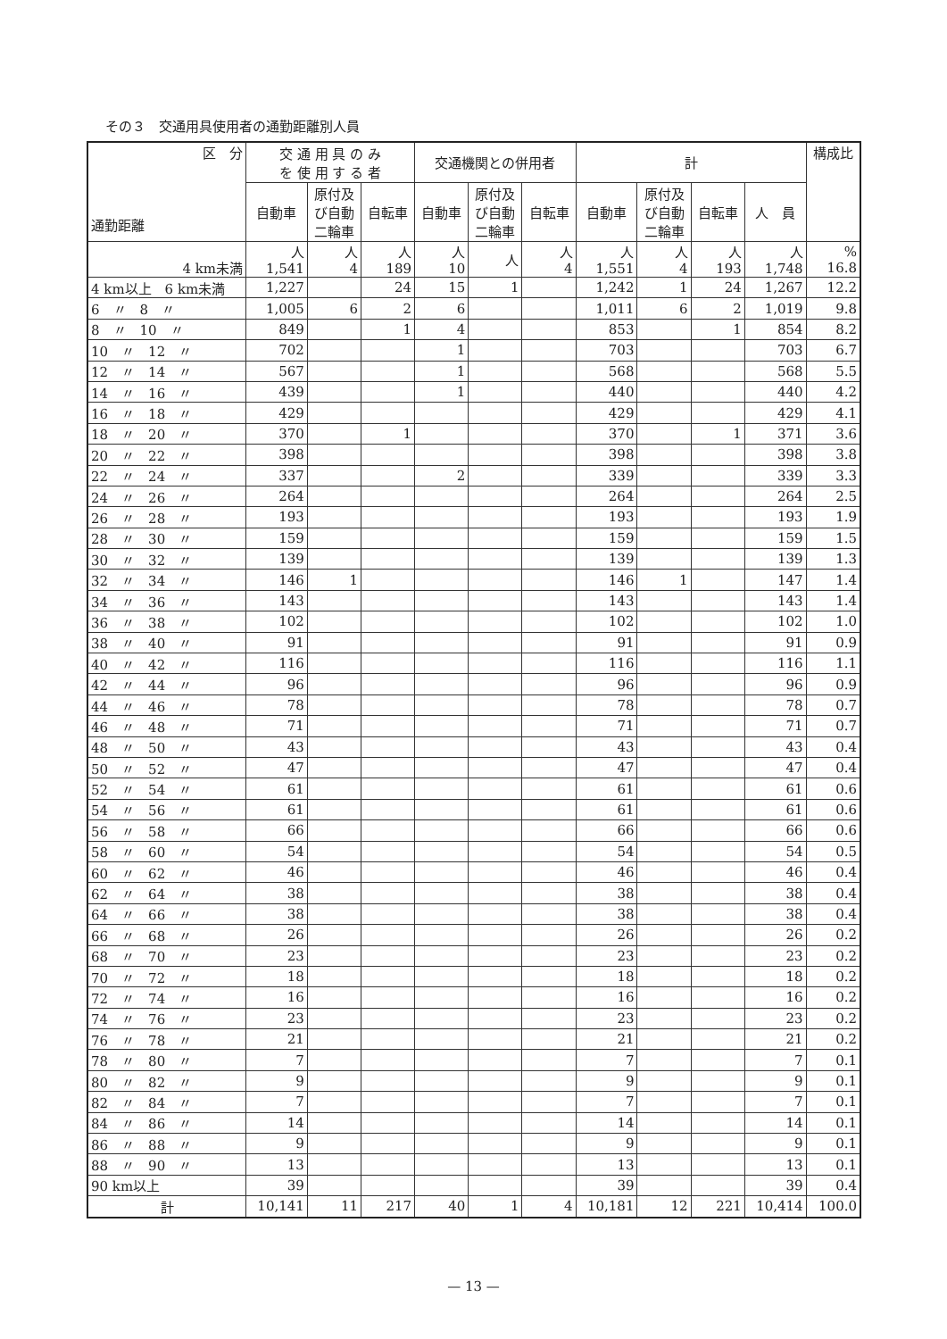その３　交通用具使用者の通勤距離別人員
| 区 分 通勤距離 | 交 通 用 具 の み を 使 用 す る 者 | | | 交通機関との併用者 | | | 計 | | | | 構成比 |
| --- | --- | --- | --- | --- | --- | --- | --- | --- | --- | --- | --- |
| | 自動車 | 原付及 び自動 二輪車 | 自転車 | 自動車 | 原付及 び自動 二輪車 | 自転車 | 自動車 | 原付及 び自動 二輪車 | 自転車 | 人 員 | |
| 4 km未満 | 人 1,541 | 人 4 | 人 189 | 人 10 | 人 | 人 4 | 人 1,551 | 人 4 | 人 193 | 人 1,748 | % 16.8 |
| 4 km以上 6 km未満 | 1,227 | | 24 | 15 | 1 | | 1,242 | 1 | 24 | 1,267 | 12.2 |
| 6 〃 8 〃 | 1,005 | 6 | 2 | 6 | | | 1,011 | 6 | 2 | 1,019 | 9.8 |
| 8 〃 10 〃 | 849 | | 1 | 4 | | | 853 | | 1 | 854 | 8.2 |
| 10 〃 12 〃 | 702 | | | 1 | | | 703 | | | 703 | 6.7 |
| 12 〃 14 〃 | 567 | | | 1 | | | 568 | | | 568 | 5.5 |
| 14 〃 16 〃 | 439 | | | 1 | | | 440 | | | 440 | 4.2 |
| 16 〃 18 〃 | 429 | | | | | | 429 | | | 429 | 4.1 |
| 18 〃 20 〃 | 370 | | 1 | | | | 370 | | 1 | 371 | 3.6 |
| 20 〃 22 〃 | 398 | | | | | | 398 | | | 398 | 3.8 |
| 22 〃 24 〃 | 337 | | | 2 | | | 339 | | | 339 | 3.3 |
| 24 〃 26 〃 | 264 | | | | | | 264 | | | 264 | 2.5 |
| 26 〃 28 〃 | 193 | | | | | | 193 | | | 193 | 1.9 |
| 28 〃 30 〃 | 159 | | | | | | 159 | | | 159 | 1.5 |
| 30 〃 32 〃 | 139 | | | | | | 139 | | | 139 | 1.3 |
| 32 〃 34 〃 | 146 | 1 | | | | | 146 | 1 | | 147 | 1.4 |
| 34 〃 36 〃 | 143 | | | | | | 143 | | | 143 | 1.4 |
| 36 〃 38 〃 | 102 | | | | | | 102 | | | 102 | 1.0 |
| 38 〃 40 〃 | 91 | | | | | | 91 | | | 91 | 0.9 |
| 40 〃 42 〃 | 116 | | | | | | 116 | | | 116 | 1.1 |
| 42 〃 44 〃 | 96 | | | | | | 96 | | | 96 | 0.9 |
| 44 〃 46 〃 | 78 | | | | | | 78 | | | 78 | 0.7 |
| 46 〃 48 〃 | 71 | | | | | | 71 | | | 71 | 0.7 |
| 48 〃 50 〃 | 43 | | | | | | 43 | | | 43 | 0.4 |
| 50 〃 52 〃 | 47 | | | | | | 47 | | | 47 | 0.4 |
| 52 〃 54 〃 | 61 | | | | | | 61 | | | 61 | 0.6 |
| 54 〃 56 〃 | 61 | | | | | | 61 | | | 61 | 0.6 |
| 56 〃 58 〃 | 66 | | | | | | 66 | | | 66 | 0.6 |
| 58 〃 60 〃 | 54 | | | | | | 54 | | | 54 | 0.5 |
| 60 〃 62 〃 | 46 | | | | | | 46 | | | 46 | 0.4 |
| 62 〃 64 〃 | 38 | | | | | | 38 | | | 38 | 0.4 |
| 64 〃 66 〃 | 38 | | | | | | 38 | | | 38 | 0.4 |
| 66 〃 68 〃 | 26 | | | | | | 26 | | | 26 | 0.2 |
| 68 〃 70 〃 | 23 | | | | | | 23 | | | 23 | 0.2 |
| 70 〃 72 〃 | 18 | | | | | | 18 | | | 18 | 0.2 |
| 72 〃 74 〃 | 16 | | | | | | 16 | | | 16 | 0.2 |
| 74 〃 76 〃 | 23 | | | | | | 23 | | | 23 | 0.2 |
| 76 〃 78 〃 | 21 | | | | | | 21 | | | 21 | 0.2 |
| 78 〃 80 〃 | 7 | | | | | | 7 | | | 7 | 0.1 |
| 80 〃 82 〃 | 9 | | | | | | 9 | | | 9 | 0.1 |
| 82 〃 84 〃 | 7 | | | | | | 7 | | | 7 | 0.1 |
| 84 〃 86 〃 | 14 | | | | | | 14 | | | 14 | 0.1 |
| 86 〃 88 〃 | 9 | | | | | | 9 | | | 9 | 0.1 |
| 88 〃 90 〃 | 13 | | | | | | 13 | | | 13 | 0.1 |
| 90 km以上 | 39 | | | | | | 39 | | | 39 | 0.4 |
| 計 | 10,141 | 11 | 217 | 40 | 1 | 4 | 10,181 | 12 | 221 | 10,414 | 100.0 |
— 13 —